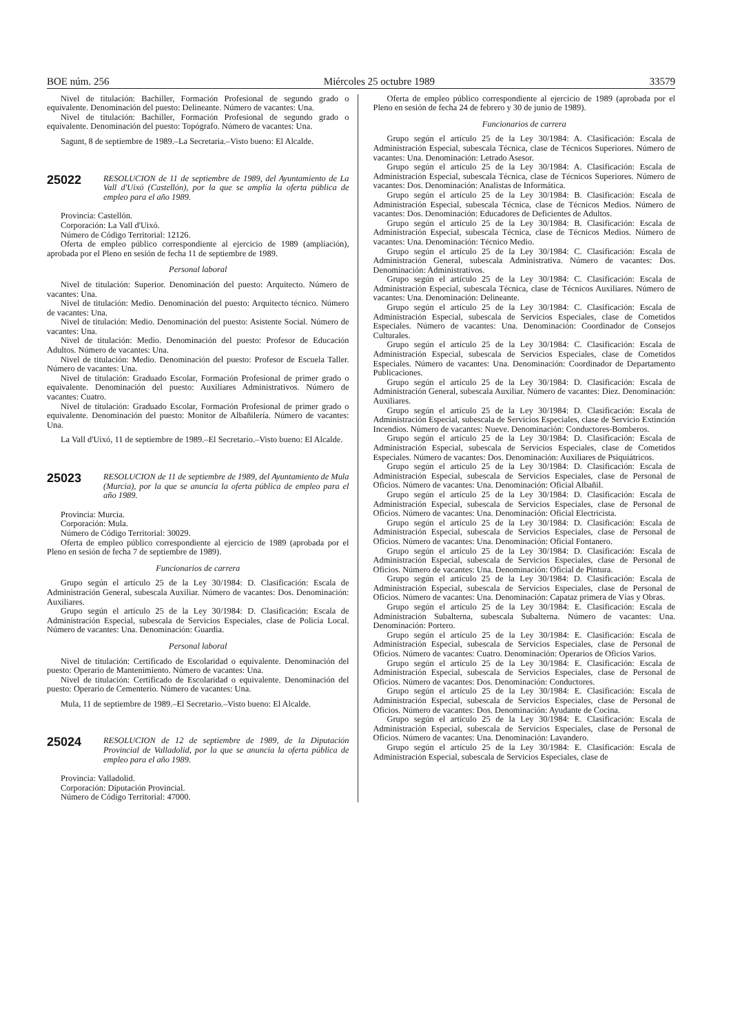BOE núm. 256 Miércoles 25 octubre 1989 33579
Nivel de titulación: Bachiller, Formación Profesional de segundo grado o equivalente. Denominación del puesto: Delineante. Número de vacantes: Una.
Nivel de titulación: Bachiller, Formación Profesional de segundo grado o equivalente. Denominación del puesto: Topógrafo. Número de vacantes: Una.
Sagunt, 8 de septiembre de 1989.–La Secretaria.–Visto bueno: El Alcalde.
25022
RESOLUCION de 11 de septiembre de 1989, del Ayuntamiento de La Vall d'Uixó (Castellón), por la que se amplía la oferta pública de empleo para el año 1989.
Provincia: Castellón.
Corporación: La Vall d'Uixó.
Número de Código Territorial: 12126.
Oferta de empleo público correspondiente al ejercicio de 1989 (ampliación), aprobada por el Pleno en sesión de fecha 11 de septiembre de 1989.
Personal laboral
Nivel de titulación: Superior. Denominación del puesto: Arquitecto. Número de vacantes: Una.
Nivel de titulación: Medio. Denominación del puesto: Arquitecto técnico. Número de vacantes: Una.
Nivel de titulación: Medio. Denominación del puesto: Asistente Social. Número de vacantes: Una.
Nivel de titulación: Medio. Denominación del puesto: Profesor de Educación Adultos. Número de vacantes: Una.
Nivel de titulación: Medio. Denominación del puesto: Profesor de Escuela Taller. Número de vacantes: Una.
Nivel de titulación: Graduado Escolar, Formación Profesional de primer grado o equivalente. Denominación del puesto: Auxiliares Administrativos. Número de vacantes: Cuatro.
Nivel de titulación: Graduado Escolar, Formación Profesional de primer grado o equivalente. Denominación del puesto: Monitor de Albañilería. Número de vacantes: Una.
La Vall d'Uixó, 11 de septiembre de 1989.–El Secretario.–Visto bueno: El Alcalde.
25023
RESOLUCION de 11 de septiembre de 1989, del Ayuntamiento de Mula (Murcia), por la que se anuncia la oferta pública de empleo para el año 1989.
Provincia: Murcia.
Corporación: Mula.
Número de Código Territorial: 30029.
Oferta de empleo público correspondiente al ejercicio de 1989 (aprobada por el Pleno en sesión de fecha 7 de septiembre de 1989).
Funcionarios de carrera
Grupo según el artículo 25 de la Ley 30/1984: D. Clasificación: Escala de Administración General, subescala Auxiliar. Número de vacantes: Dos. Denominación: Auxiliares.
Grupo según el artículo 25 de la Ley 30/1984: D. Clasificación: Escala de Administración Especial, subescala de Servicios Especiales, clase de Policía Local. Número de vacantes: Una. Denominación: Guardia.
Personal laboral
Nivel de titulación: Certificado de Escolaridad o equivalente. Denominación del puesto: Operario de Mantenimiento. Número de vacantes: Una.
Nivel de titulación: Certificado de Escolaridad o equivalente. Denominación del puesto: Operario de Cementerio. Número de vacantes: Una.
Mula, 11 de septiembre de 1989.–El Secretario.–Visto bueno: El Alcalde.
25024
RESOLUCION de 12 de septiembre de 1989, de la Diputación Provincial de Valladolid, por la que se anuncia la oferta pública de empleo para el año 1989.
Provincia: Valladolid.
Corporación: Diputación Provincial.
Número de Código Territorial: 47000.
Oferta de empleo público correspondiente al ejercicio de 1989 (aprobada por el Pleno en sesión de fecha 24 de febrero y 30 de junio de 1989).
Funcionarios de carrera
Grupo según el artículo 25 de la Ley 30/1984: A. Clasificación: Escala de Administración Especial, subescala Técnica, clase de Técnicos Superiores. Número de vacantes: Una. Denominación: Letrado Asesor.
Grupo según el artículo 25 de la Ley 30/1984: A. Clasificación: Escala de Administración Especial, subescala Técnica, clase de Técnicos Superiores. Número de vacantes: Dos. Denominación: Analistas de Informática.
Grupo según el artículo 25 de la Ley 30/1984: B. Clasificación: Escala de Administración Especial, subescala Técnica, clase de Técnicos Medios. Número de vacantes: Dos. Denominación: Educadores de Deficientes de Adultos.
Grupo según el artículo 25 de la Ley 30/1984: B. Clasificación: Escala de Administración Especial, subescala Técnica, clase de Técnicos Medios. Número de vacantes: Una. Denominación: Técnico Medio.
Grupo según el artículo 25 de la Ley 30/1984: C. Clasificación: Escala de Administración General, subescala Administrativa. Número de vacantes: Dos. Denominación: Administrativos.
Grupo según el artículo 25 de la Ley 30/1984: C. Clasificación: Escala de Administración Especial, subescala Técnica, clase de Técnicos Auxiliares. Número de vacantes: Una. Denominación: Delineante.
Grupo según el artículo 25 de la Ley 30/1984: C. Clasificación: Escala de Administración Especial, subescala de Servicios Especiales, clase de Cometidos Especiales. Número de vacantes: Una. Denominación: Coordinador de Consejos Culturales.
Grupo según el artículo 25 de la Ley 30/1984: C. Clasificación: Escala de Administración Especial, subescala de Servicios Especiales, clase de Cometidos Especiales. Número de vacantes: Una. Denominación: Coordinador de Departamento Publicaciones.
Grupo según el artículo 25 de la Ley 30/1984: D. Clasificación: Escala de Administración General, subescala Auxiliar. Número de vacantes: Diez. Denominación: Auxiliares.
Grupo según el artículo 25 de la Ley 30/1984: D. Clasificación: Escala de Administración Especial, subescala de Servicios Especiales, clase de Servicio Extinción Incendios. Número de vacantes: Nueve. Denominación: Conductores-Bomberos.
Grupo según el artículo 25 de la Ley 30/1984: D. Clasificación: Escala de Administración Especial, subescala de Servicios Especiales, clase de Cometidos Especiales. Número de vacantes: Dos. Denominación: Auxiliares de Psiquiátricos.
Grupo según el artículo 25 de la Ley 30/1984: D. Clasificación: Escala de Administración Especial, subescala de Servicios Especiales, clase de Personal de Oficios. Número de vacantes: Una. Denominación: Oficial Albañil.
Grupo según el artículo 25 de la Ley 30/1984: D. Clasificación: Escala de Administración Especial, subescala de Servicios Especiales, clase de Personal de Oficios. Número de vacantes: Una. Denominación: Oficial Electricista.
Grupo según el artículo 25 de la Ley 30/1984: D. Clasificación: Escala de Administración Especial, subescala de Servicios Especiales, clase de Personal de Oficios. Número de vacantes: Una. Denominación: Oficial Fontanero.
Grupo según el artículo 25 de la Ley 30/1984: D. Clasificación: Escala de Administración Especial, subescala de Servicios Especiales, clase de Personal de Oficios. Número de vacantes: Una. Denominación: Oficial de Pintura.
Grupo según el artículo 25 de la Ley 30/1984: D. Clasificación: Escala de Administración Especial, subescala de Servicios Especiales, clase de Personal de Oficios. Número de vacantes: Una. Denominación: Capataz primera de Vías y Obras.
Grupo según el artículo 25 de la Ley 30/1984: E. Clasificación: Escala de Administración Subalterna, subescala Subalterna. Número de vacantes: Una. Denominación: Portero.
Grupo según el artículo 25 de la Ley 30/1984: E. Clasificación: Escala de Administración Especial, subescala de Servicios Especiales, clase de Personal de Oficios. Número de vacantes: Cuatro. Denominación: Operarios de Oficios Varios.
Grupo según el artículo 25 de la Ley 30/1984: E. Clasificación: Escala de Administración Especial, subescala de Servicios Especiales, clase de Personal de Oficios. Número de vacantes: Dos. Denominación: Conductores.
Grupo según el artículo 25 de la Ley 30/1984: E. Clasificación: Escala de Administración Especial, subescala de Servicios Especiales, clase de Personal de Oficios. Número de vacantes: Dos. Denominación: Ayudante de Cocina.
Grupo según el artículo 25 de la Ley 30/1984: E. Clasificación: Escala de Administración Especial, subescala de Servicios Especiales, clase de Personal de Oficios. Número de vacantes: Una. Denominación: Lavandero.
Grupo según el artículo 25 de la Ley 30/1984: E. Clasificación: Escala de Administración Especial, subescala de Servicios Especiales, clase de